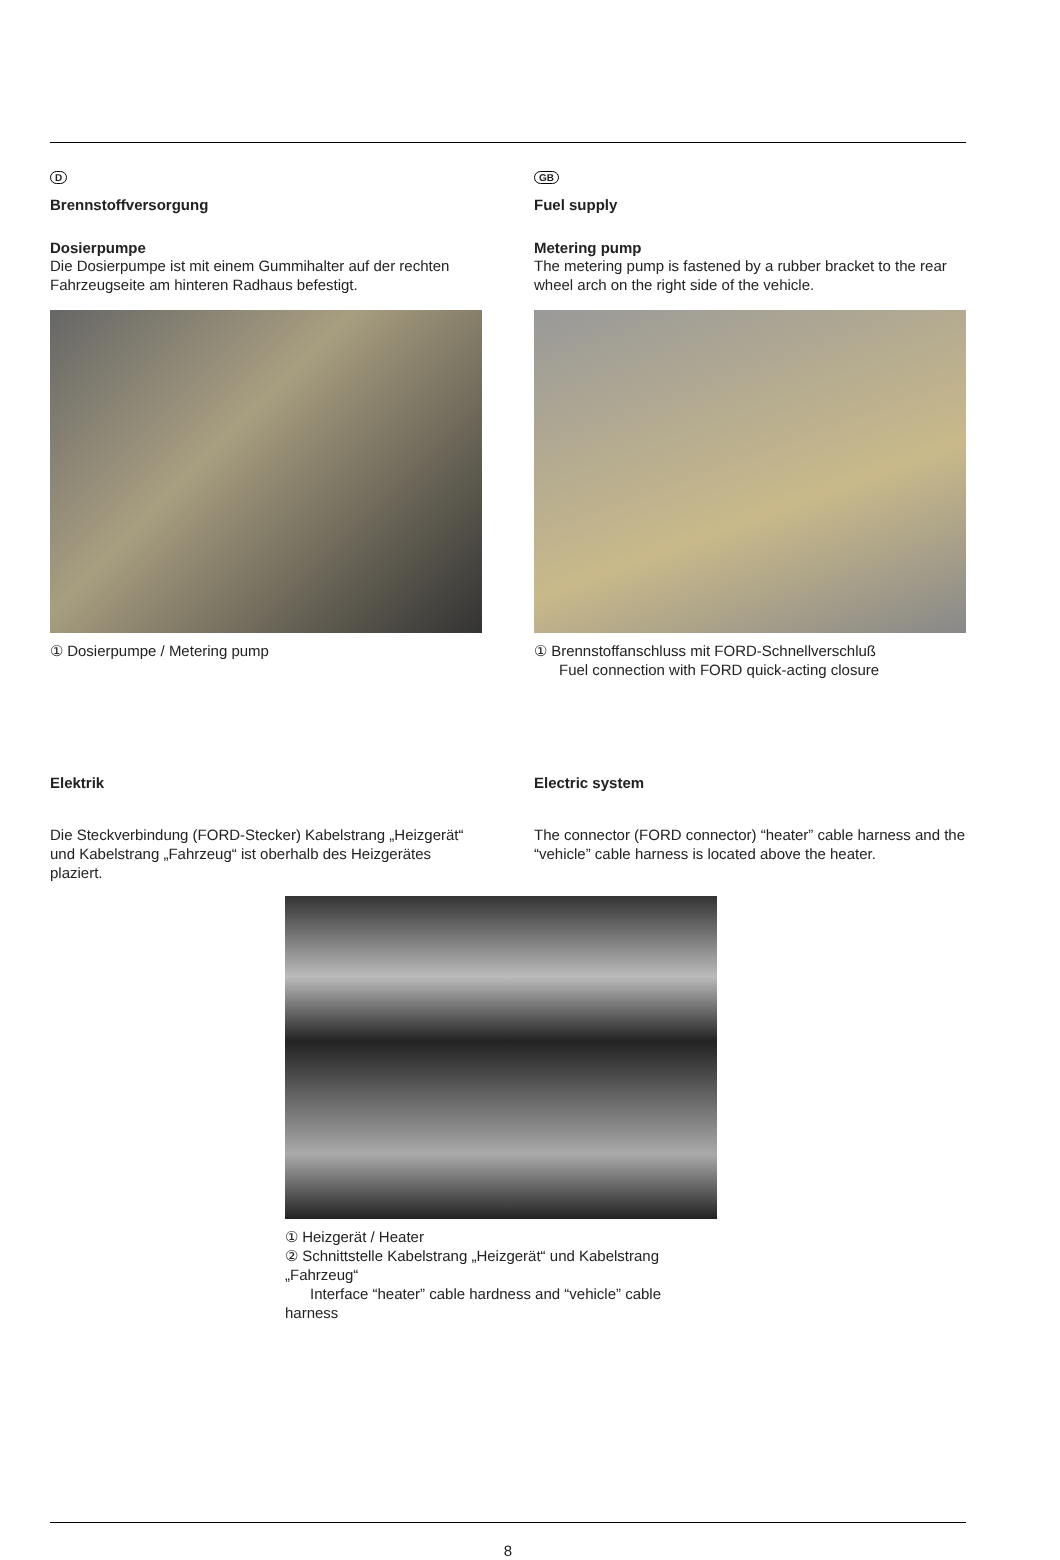D
Brennstoffversorgung
Dosierpumpe
Die Dosierpumpe ist mit einem Gummihalter auf der rechten Fahrzeugseite am hinteren Radhaus befestigt.
① Dosierpumpe / Metering pump
GB
Fuel supply
Metering pump
The metering pump is fastened by a rubber bracket to the rear wheel arch on the right side of the vehicle.
① Brennstoffanschluss mit FORD-Schnellverschluß
Fuel connection with FORD quick-acting closure
Elektrik
Die Steckverbindung (FORD-Stecker) Kabelstrang „Heizgerät“ und Kabelstrang „Fahrzeug“ ist oberhalb des Heizgerätes plaziert.
Electric system
The connector (FORD connector) “heater” cable harness and the “vehicle” cable harness is located above the heater.
① Heizgerät / Heater
② Schnittstelle Kabelstrang „Heizgerät“ und Kabelstrang „Fahrzeug“
Interface “heater” cable hardness and “vehicle” cable harness
8